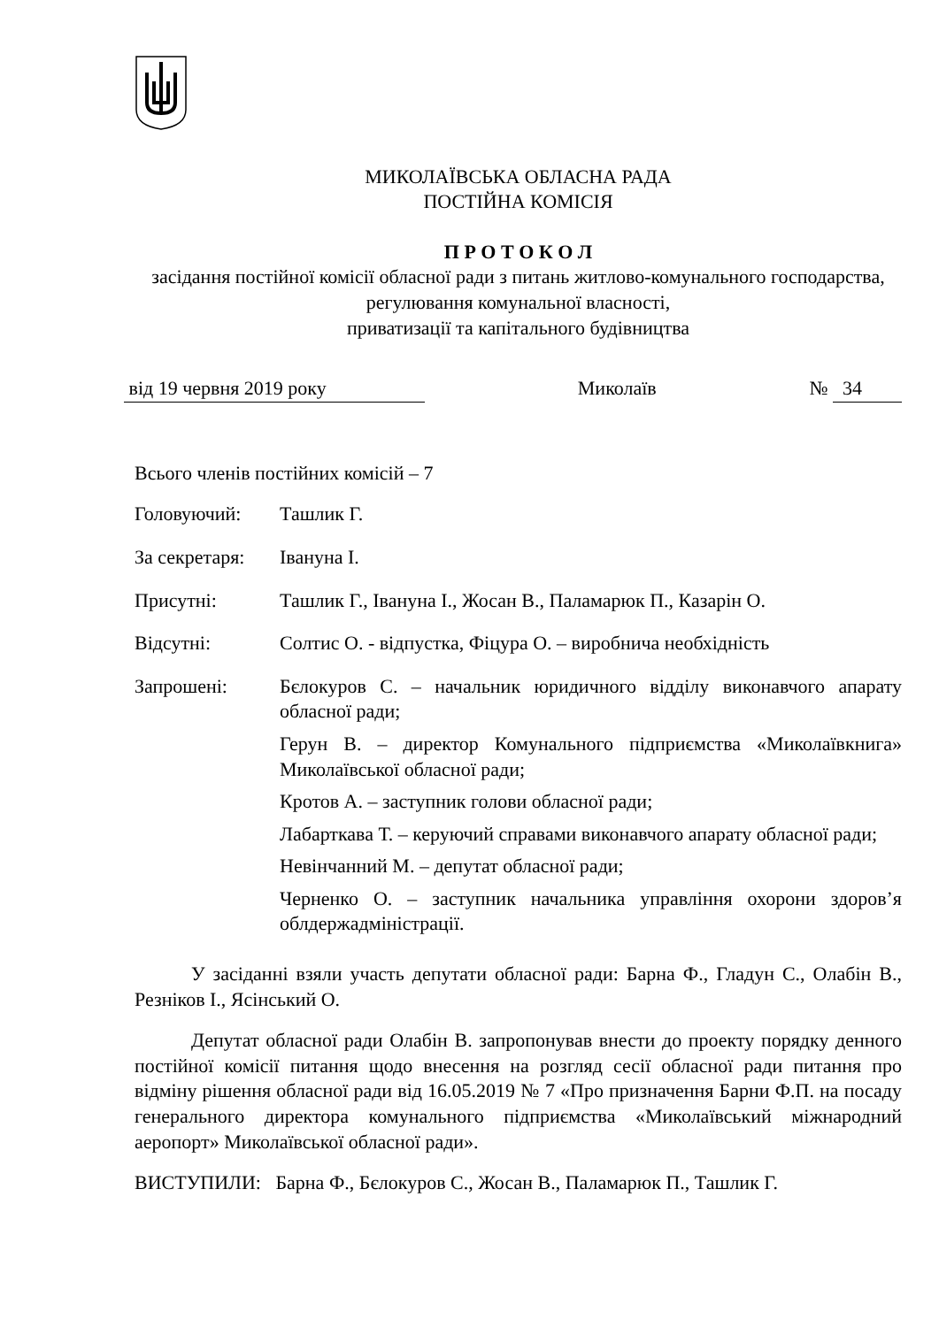МИКОЛАЇВСЬКА ОБЛАСНА РАДА
ПОСТІЙНА КОМІСІЯ
П Р О Т О К О Л
засідання постійної комісії обласної ради з питань житлово-комунального господарства, регулювання комунальної власності,
приватизації та капітального будівництва
від 19 червня 2019 року Миколаїв № 34
Всього членів постійних комісій – 7
Головуючий: Ташлик Г.
За секретаря:
Івануна І.
Присутні: Ташлик Г., Івануна І., Жосан В., Паламарюк П., Казарін О.
Відсутні: Солтис О. - відпустка, Фіцура О. – виробнича необхідність
Запрошені: Бєлокуров С. – начальник юридичного відділу виконавчого апарату обласної ради;
Герун В. – директор Комунального підприємства «Миколаївкнига» Миколаївської обласної ради;
Кротов А. – заступник голови обласної ради;
Лабарткава Т. – керуючий справами виконавчого апарату обласної ради;
Невінчанний М. – депутат обласної ради;
Черненко О. – заступник начальника управління охорони здоров’я облдержадміністрації.
У засіданні взяли участь депутати обласної ради: Барна Ф., Гладун С., Олабін В., Резніков І., Ясінський О.
Депутат обласної ради Олабін В. запропонував внести до проекту порядку денного постійної комісії питання щодо внесення на розгляд сесії обласної ради питання про відміну рішення обласної ради від 16.05.2019 № 7 «Про призначення Барни Ф.П. на посаду генерального директора комунального підприємства «Миколаївський міжнародний аеропорт» Миколаївської обласної ради».
ВИСТУПИЛИ: Барна Ф., Бєлокуров С., Жосан В., Паламарюк П., Ташлик Г.